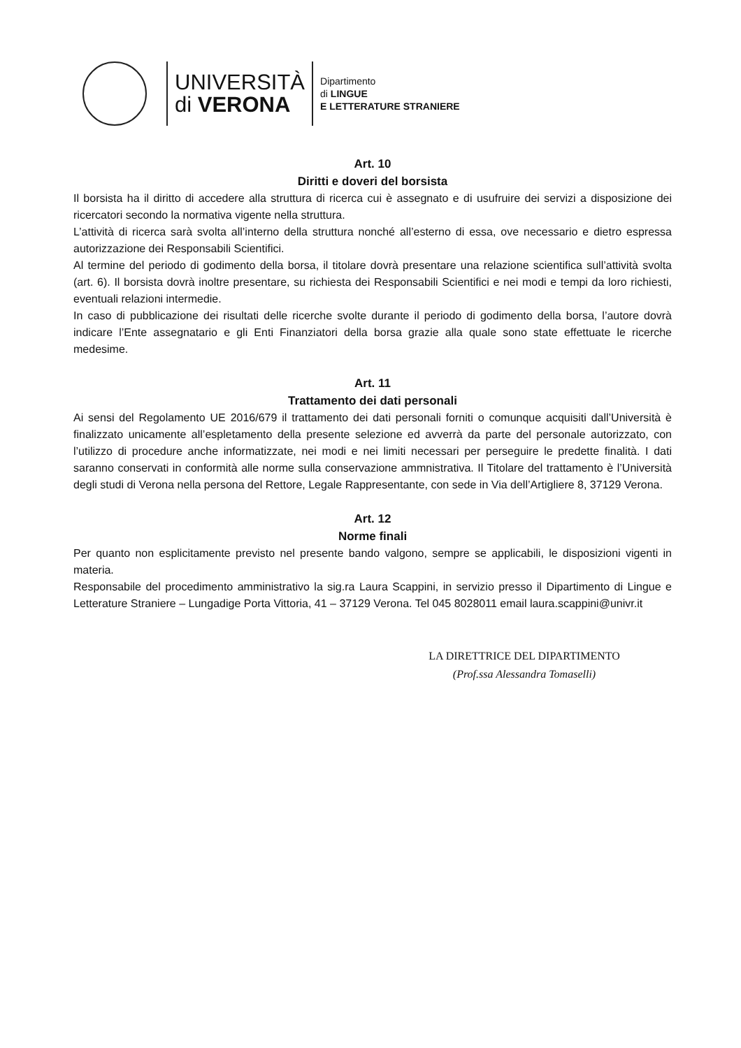UNIVERSITÀ
di VERONA
Dipartimento
di LINGUE
E LETTERATURE STRANIERE
Art. 10
Diritti e doveri del borsista
Il borsista ha il diritto di accedere alla struttura di ricerca cui è assegnato e di usufruire dei servizi a disposizione dei ricercatori secondo la normativa vigente nella struttura.
L’attività di ricerca sarà svolta all’interno della struttura nonché all’esterno di essa, ove necessario e dietro espressa autorizzazione dei Responsabili Scientifici.
Al termine del periodo di godimento della borsa, il titolare dovrà presentare una relazione scientifica sull’attività svolta (art. 6). Il borsista dovrà inoltre presentare, su richiesta dei Responsabili Scientifici e nei modi e tempi da loro richiesti, eventuali relazioni intermedie.
In caso di pubblicazione dei risultati delle ricerche svolte durante il periodo di godimento della borsa, l’autore dovrà indicare l’Ente assegnatario e gli Enti Finanziatori della borsa grazie alla quale sono state effettuate le ricerche medesime.
Art. 11
Trattamento dei dati personali
Ai sensi del Regolamento UE 2016/679 il trattamento dei dati personali forniti o comunque acquisiti dall’Università è finalizzato unicamente all’espletamento della presente selezione ed avverrà da parte del personale autorizzato, con l’utilizzo di procedure anche informatizzate, nei modi e nei limiti necessari per perseguire le predette finalità. I dati saranno conservati in conformità alle norme sulla conservazione ammnistrativa. Il Titolare del trattamento è l’Università degli studi di Verona nella persona del Rettore, Legale Rappresentante, con sede in Via dell’Artigliere 8, 37129 Verona.
Art. 12
Norme finali
Per quanto non esplicitamente previsto nel presente bando valgono, sempre se applicabili, le disposizioni vigenti in materia.
Responsabile del procedimento amministrativo la sig.ra Laura Scappini, in servizio presso il Dipartimento di Lingue e Letterature Straniere – Lungadige Porta Vittoria, 41 – 37129 Verona. Tel 045 8028011 email laura.scappini@univr.it
LA DIRETTRICE DEL DIPARTIMENTO
(Prof.ssa Alessandra Tomaselli)